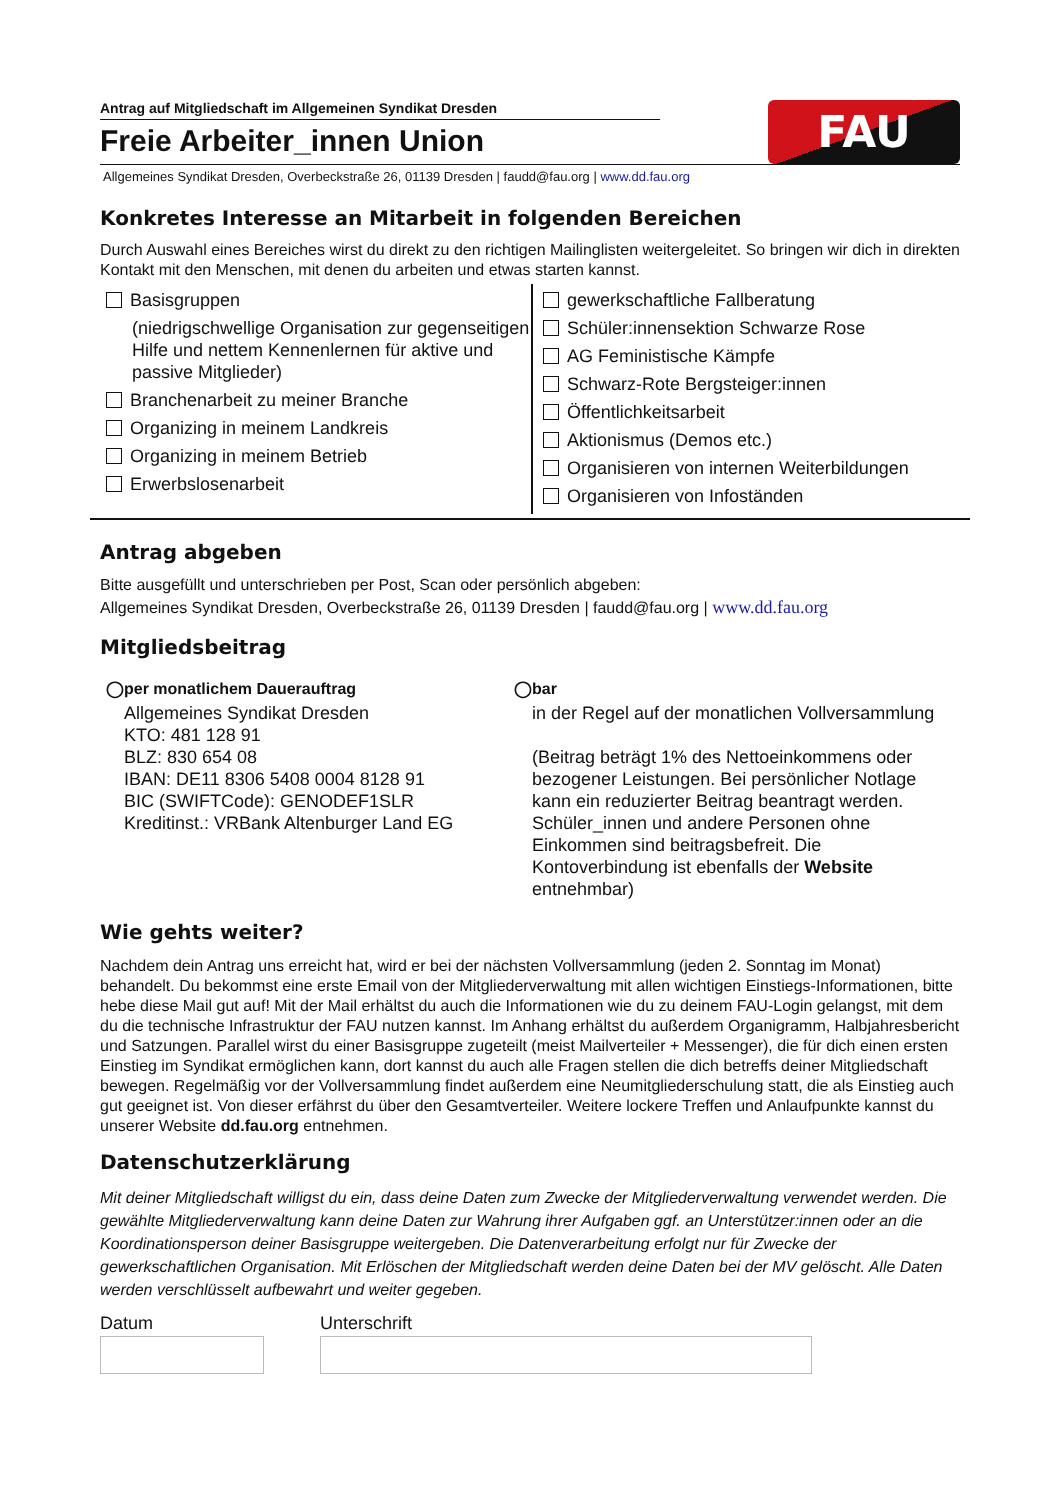Antrag auf Mitgliedschaft im Allgemeinen Syndikat Dresden
Freie Arbeiter_innen Union
FAU
Allgemeines Syndikat Dresden, Overbeckstraße 26, 01139 Dresden | faudd@fau.org | www.dd.fau.org
Konkretes Interesse an Mitarbeit in folgenden Bereichen
Durch Auswahl eines Bereiches wirst du direkt zu den richtigen Mailinglisten weitergeleitet. So bringen wir dich in direkten Kontakt mit den Menschen, mit denen du arbeiten und etwas starten kannst.
Basisgruppen
(niedrigschwellige Organisation zur gegenseitigen Hilfe und nettem Kennenlernen für aktive und passive Mitglieder)
Branchenarbeit zu meiner Branche
Organizing in meinem Landkreis
Organizing in meinem Betrieb
Erwerbslosenarbeit
gewerkschaftliche Fallberatung
Schüler:innensektion Schwarze Rose
AG Feministische Kämpfe
Schwarz-Rote Bergsteiger:innen
Öffentlichkeitsarbeit
Aktionismus (Demos etc.)
Organisieren von internen Weiterbildungen
Organisieren von Infoständen
Antrag abgeben
Bitte ausgefüllt und unterschrieben per Post, Scan oder persönlich abgeben:
Allgemeines Syndikat Dresden, Overbeckstraße 26, 01139 Dresden | faudd@fau.org | www.dd.fau.org
Mitgliedsbeitrag
◯per monatlichem Dauerauftrag
Allgemeines Syndikat Dresden
KTO: 481 128 91
BLZ: 830 654 08
IBAN: DE11 8306 5408 0004 8128 91
BIC (SWIFTCode): GENODEF1SLR
Kreditinst.: VRBank Altenburger Land EG
◯bar
in der Regel auf der monatlichen Vollversammlung
(Beitrag beträgt 1% des Nettoeinkommens oder bezogener Leistungen. Bei persönlicher Notlage kann ein reduzierter Beitrag beantragt werden. Schüler_innen und andere Personen ohne Einkommen sind beitragsbefreit. Die Kontoverbindung ist ebenfalls der Website entnehmbar)
Wie gehts weiter?
Nachdem dein Antrag uns erreicht hat, wird er bei der nächsten Vollversammlung (jeden 2. Sonntag im Monat) behandelt. Du bekommst eine erste Email von der Mitgliederverwaltung mit allen wichtigen Einstiegs-Informationen, bitte hebe diese Mail gut auf! Mit der Mail erhältst du auch die Informationen wie du zu deinem FAU-Login gelangst, mit dem du die technische Infrastruktur der FAU nutzen kannst. Im Anhang erhältst du außerdem Organigramm, Halbjahresbericht und Satzungen. Parallel wirst du einer Basisgruppe zugeteilt (meist Mailverteiler + Messenger), die für dich einen ersten Einstieg im Syndikat ermöglichen kann, dort kannst du auch alle Fragen stellen die dich betreffs deiner Mitgliedschaft bewegen. Regelmäßig vor der Vollversammlung findet außerdem eine Neumitgliederschulung statt, die als Einstieg auch gut geeignet ist. Von dieser erfährst du über den Gesamtverteiler. Weitere lockere Treffen und Anlaufpunkte kannst du unserer Website dd.fau.org entnehmen.
Datenschutzerklärung
Mit deiner Mitgliedschaft willigst du ein, dass deine Daten zum Zwecke der Mitgliederverwaltung verwendet werden. Die gewählte Mitgliederverwaltung kann deine Daten zur Wahrung ihrer Aufgaben ggf. an Unterstützer:innen oder an die Koordinationsperson deiner Basisgruppe weitergeben. Die Datenverarbeitung erfolgt nur für Zwecke der gewerkschaftlichen Organisation. Mit Erlöschen der Mitgliedschaft werden deine Daten bei der MV gelöscht. Alle Daten werden verschlüsselt aufbewahrt und weiter gegeben.
Datum Unterschrift